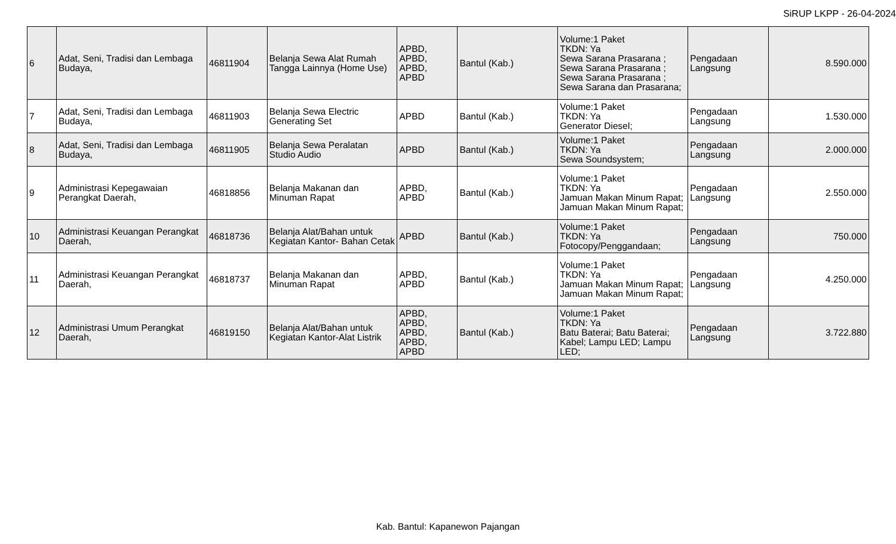SiRUP LKPP - 26-04-2024
| 6 | Adat, Seni, Tradisi dan Lembaga Budaya, | 46811904 | Belanja Sewa Alat Rumah Tangga Lainnya (Home Use) | APBD, APBD, APBD, APBD | Bantul (Kab.) | Volume:1 Paket TKDN: Ya Sewa Sarana Prasarana ; Sewa Sarana Prasarana ; Sewa Sarana Prasarana ; Sewa Sarana dan Prasarana; | Pengadaan Langsung | 8.590.000 |
| 7 | Adat, Seni, Tradisi dan Lembaga Budaya, | 46811903 | Belanja Sewa Electric Generating Set | APBD | Bantul (Kab.) | Volume:1 Paket TKDN: Ya Generator Diesel; | Pengadaan Langsung | 1.530.000 |
| 8 | Adat, Seni, Tradisi dan Lembaga Budaya, | 46811905 | Belanja Sewa Peralatan Studio Audio | APBD | Bantul (Kab.) | Volume:1 Paket TKDN: Ya Sewa Soundsystem; | Pengadaan Langsung | 2.000.000 |
| 9 | Administrasi Kepegawaian Perangkat Daerah, | 46818856 | Belanja Makanan dan Minuman Rapat | APBD, APBD | Bantul (Kab.) | Volume:1 Paket TKDN: Ya Jamuan Makan Minum Rapat; Jamuan Makan Minum Rapat; | Pengadaan Langsung | 2.550.000 |
| 10 | Administrasi Keuangan Perangkat Daerah, | 46818736 | Belanja Alat/Bahan untuk Kegiatan Kantor- Bahan Cetak | APBD | Bantul (Kab.) | Volume:1 Paket TKDN: Ya Fotocopy/Penggandaan; | Pengadaan Langsung | 750.000 |
| 11 | Administrasi Keuangan Perangkat Daerah, | 46818737 | Belanja Makanan dan Minuman Rapat | APBD, APBD | Bantul (Kab.) | Volume:1 Paket TKDN: Ya Jamuan Makan Minum Rapat; Jamuan Makan Minum Rapat; | Pengadaan Langsung | 4.250.000 |
| 12 | Administrasi Umum Perangkat Daerah, | 46819150 | Belanja Alat/Bahan untuk Kegiatan Kantor-Alat Listrik | APBD, APBD, APBD, APBD, APBD | Bantul (Kab.) | Volume:1 Paket TKDN: Ya Batu Baterai; Batu Baterai; Kabel; Lampu LED; Lampu LED; | Pengadaan Langsung | 3.722.880 |
Kab. Bantul: Kapanewon Pajangan